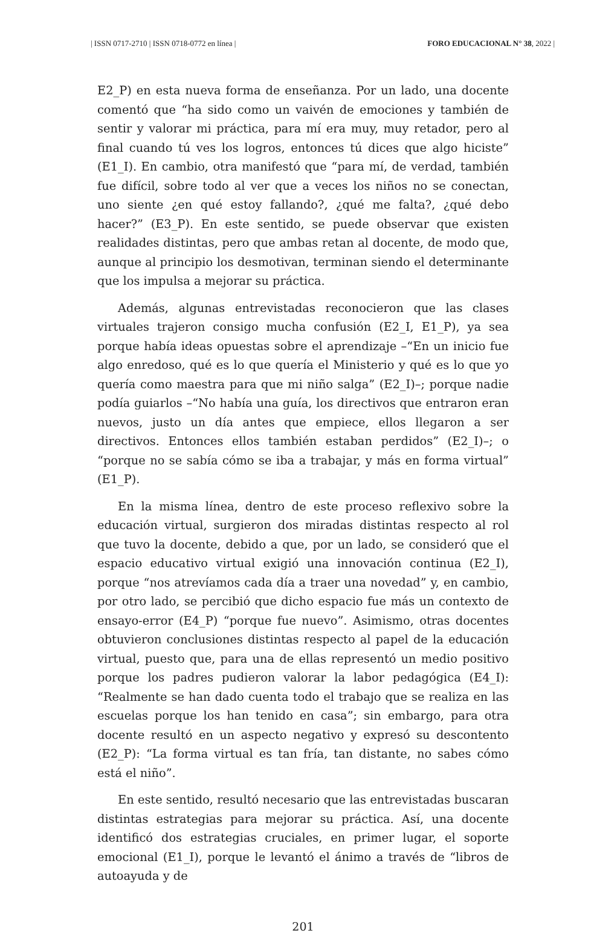| ISSN 0717-2710 | ISSN 0718-0772 en línea | FORO EDUCACIONAL N° 38, 2022 |
E2_P) en esta nueva forma de enseñanza. Por un lado, una docente comentó que “ha sido como un vaivén de emociones y también de sentir y valorar mi práctica, para mí era muy, muy retador, pero al final cuando tú ves los logros, entonces tú dices que algo hiciste” (E1_I). En cambio, otra manifestó que “para mí, de verdad, también fue difícil, sobre todo al ver que a veces los niños no se conectan, uno siente ¿en qué estoy fallando?, ¿qué me falta?, ¿qué debo hacer?” (E3_P). En este sentido, se puede observar que existen realidades distintas, pero que ambas retan al docente, de modo que, aunque al principio los desmotivan, terminan siendo el determinante que los impulsa a mejorar su práctica.
Además, algunas entrevistadas reconocieron que las clases virtuales trajeron consigo mucha confusión (E2_I, E1_P), ya sea porque había ideas opuestas sobre el aprendizaje –“En un inicio fue algo enredoso, qué es lo que quería el Ministerio y qué es lo que yo quería como maestra para que mi niño salga” (E2_I)–; porque nadie podía guiarlos –“No había una guía, los directivos que entraron eran nuevos, justo un día antes que empiece, ellos llegaron a ser directivos. Entonces ellos también estaban perdidos” (E2_I)–; o “porque no se sabía cómo se iba a trabajar, y más en forma virtual” (E1_P).
En la misma línea, dentro de este proceso reflexivo sobre la educación virtual, surgieron dos miradas distintas respecto al rol que tuvo la docente, debido a que, por un lado, se consideró que el espacio educativo virtual exigió una innovación continua (E2_I), porque “nos atrevíamos cada día a traer una novedad” y, en cambio, por otro lado, se percibió que dicho espacio fue más un contexto de ensayo-error (E4_P) “porque fue nuevo”. Asimismo, otras docentes obtuvieron conclusiones distintas respecto al papel de la educación virtual, puesto que, para una de ellas representó un medio positivo porque los padres pudieron valorar la labor pedagógica (E4_I): “Realmente se han dado cuenta todo el trabajo que se realiza en las escuelas porque los han tenido en casa”; sin embargo, para otra docente resultó en un aspecto negativo y expresó su descontento (E2_P): “La forma virtual es tan fría, tan distante, no sabes cómo está el niño”.
En este sentido, resultó necesario que las entrevistadas buscaran distintas estrategias para mejorar su práctica. Así, una docente identificó dos estrategias cruciales, en primer lugar, el soporte emocional (E1_I), porque le levantó el ánimo a través de “libros de autoayuda y de
201